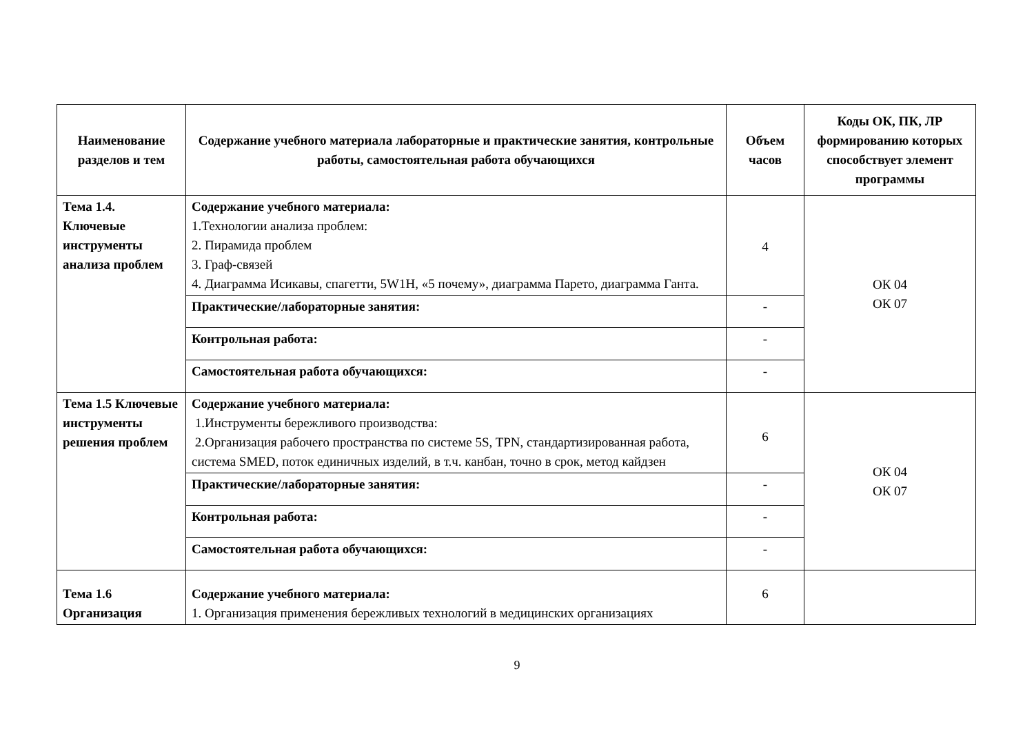| Наименование разделов и тем | Содержание учебного материала лабораторные и практические занятия, контрольные работы, самостоятельная работа обучающихся | Объем часов | Коды ОК, ПК, ЛР формированию которых способствует элемент программы |
| --- | --- | --- | --- |
| Тема 1.4. Ключевые инструменты анализа проблем | Содержание учебного материала: 1.Технологии анализа проблем: 2. Пирамида проблем 3. Граф-связей 4. Диаграмма Исикавы, спагетти, 5W1H, «5 почему», диаграмма Парето, диаграмма Ганта. | 4 | ОК 04 ОК 07 |
| | Практические/лабораторные занятия: | - | |
| | Контрольная работа: | - | |
| | Самостоятельная работа обучающихся: | - | |
| Тема 1.5 Ключевые инструменты решения проблем | Содержание учебного материала: 1.Инструменты бережливого производства: 2.Организация рабочего пространства по системе 5S, TPN, стандартизированная работа, система SMED, поток единичных изделий, в т.ч. канбан, точно в срок, метод кайдзен | 6 | ОК 04 ОК 07 |
| | Практические/лабораторные занятия: | - | |
| | Контрольная работа: | - | |
| | Самостоятельная работа обучающихся: | - | |
| Тема 1.6 Организация | Содержание учебного материала: 1. Организация применения бережливых технологий в медицинских организациях | 6 | |
9